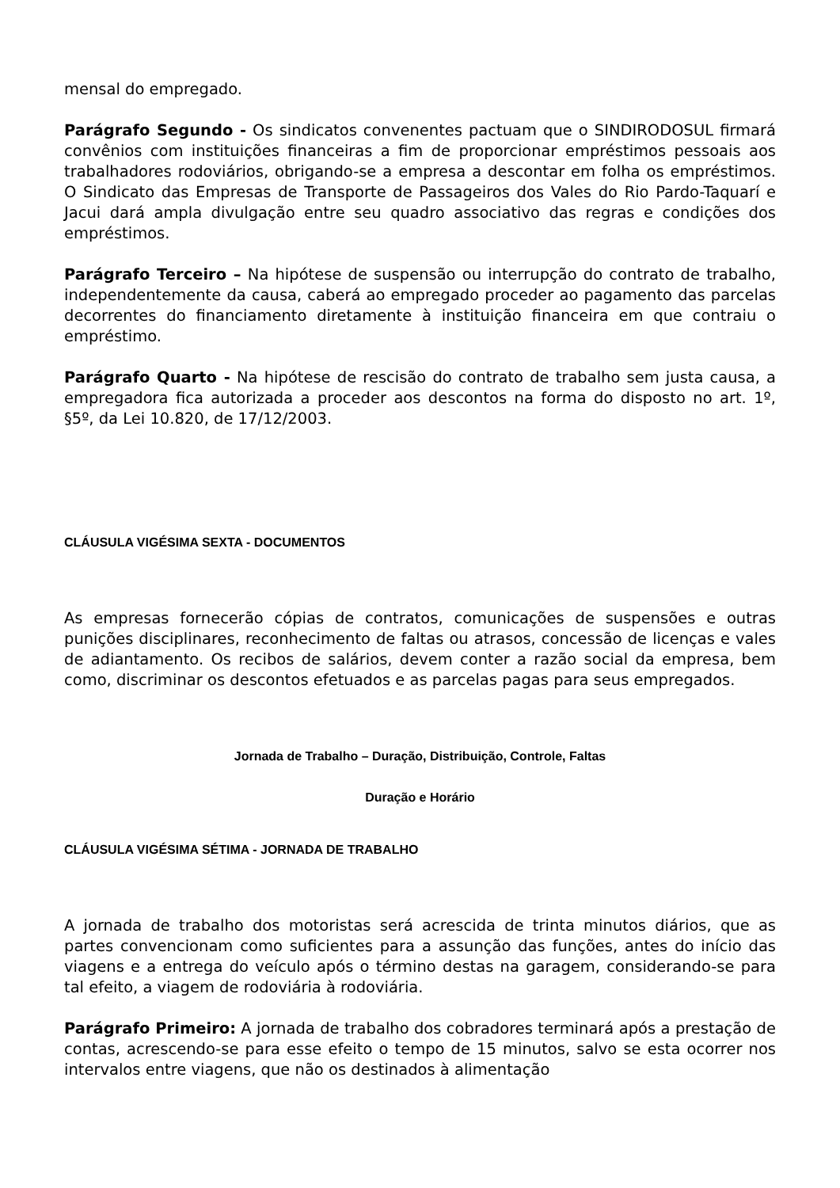mensal do empregado.
Parágrafo Segundo - Os sindicatos convenentes pactuam que o SINDIRODOSUL firmará convênios com instituições financeiras a fim de proporcionar empréstimos pessoais aos trabalhadores rodoviários, obrigando-se a empresa a descontar em folha os empréstimos. O Sindicato das Empresas de Transporte de Passageiros dos Vales do Rio Pardo-Taquarí e Jacui dará ampla divulgação entre seu quadro associativo das regras e condições dos empréstimos.
Parágrafo Terceiro – Na hipótese de suspensão ou interrupção do contrato de trabalho, independentemente da causa, caberá ao empregado proceder ao pagamento das parcelas decorrentes do financiamento diretamente à instituição financeira em que contraiu o empréstimo.
Parágrafo Quarto - Na hipótese de rescisão do contrato de trabalho sem justa causa, a empregadora fica autorizada a proceder aos descontos na forma do disposto no art. 1º, §5º, da Lei 10.820, de 17/12/2003.
CLÁUSULA VIGÉSIMA SEXTA - DOCUMENTOS
As empresas fornecerão cópias de contratos, comunicações de suspensões e outras punições disciplinares, reconhecimento de faltas ou atrasos, concessão de licenças e vales de adiantamento. Os recibos de salários, devem conter a razão social da empresa, bem como, discriminar os descontos efetuados e as parcelas pagas para seus empregados.
Jornada de Trabalho – Duração, Distribuição, Controle, Faltas
Duração e Horário
CLÁUSULA VIGÉSIMA SÉTIMA - JORNADA DE TRABALHO
A jornada de trabalho dos motoristas será acrescida de trinta minutos diários, que as partes convencionam como suficientes para a assunção das funções, antes do início das viagens e a entrega do veículo após o término destas na garagem, considerando-se para tal efeito, a viagem de rodoviária à rodoviária.
Parágrafo Primeiro: A jornada de trabalho dos cobradores terminará após a prestação de contas, acrescendo-se para esse efeito o tempo de 15 minutos, salvo se esta ocorrer nos intervalos entre viagens, que não os destinados à alimentação